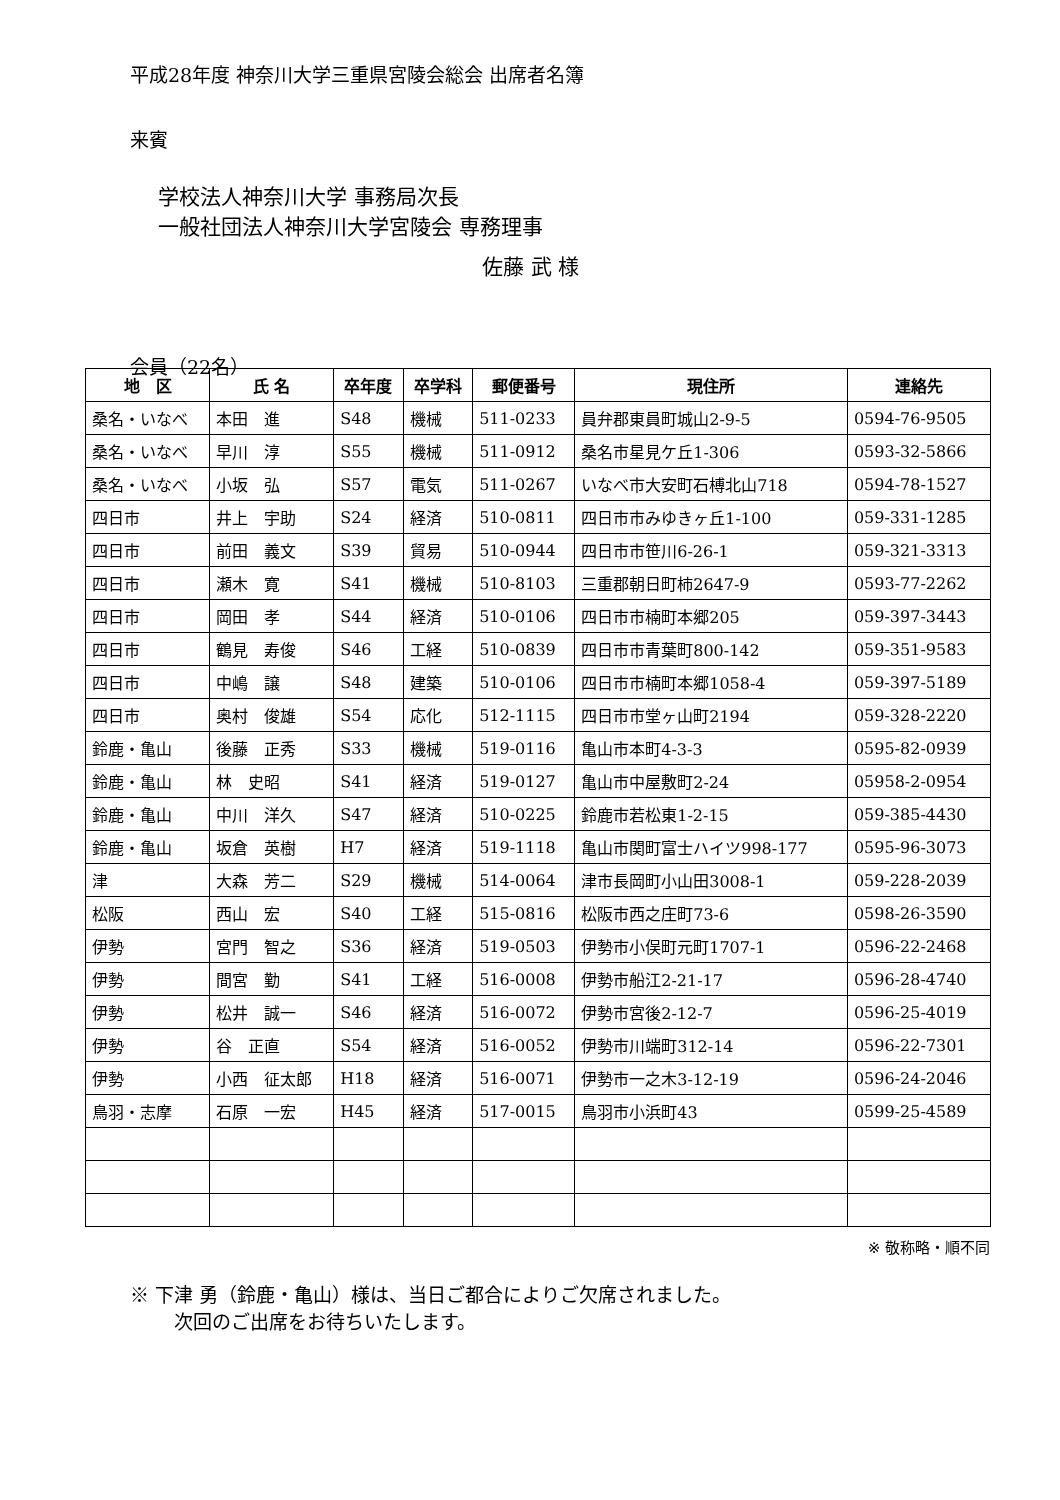平成28年度 神奈川大学三重県宮陵会総会 出席者名簿
来賓
学校法人神奈川大学 事務局次長
一般社団法人神奈川大学宮陵会 専務理事
佐藤 武 様
会員（22名）
| 地 区 | 氏 名 | 卒年度 | 卒学科 | 郵便番号 | 現住所 | 連絡先 |
| --- | --- | --- | --- | --- | --- | --- |
| 桑名・いなべ | 本田 進 | S48 | 機械 | 511-0233 | 員弁郡東員町城山2-9-5 | 0594-76-9505 |
| 桑名・いなべ | 早川 淳 | S55 | 機械 | 511-0912 | 桑名市星見ケ丘1-306 | 0593-32-5866 |
| 桑名・いなべ | 小坂 弘 | S57 | 電気 | 511-0267 | いなべ市大安町石榑北山718 | 0594-78-1527 |
| 四日市 | 井上 宇助 | S24 | 経済 | 510-0811 | 四日市市みゆきヶ丘1-100 | 059-331-1285 |
| 四日市 | 前田 義文 | S39 | 貿易 | 510-0944 | 四日市市笹川6-26-1 | 059-321-3313 |
| 四日市 | 瀬木 寛 | S41 | 機械 | 510-8103 | 三重郡朝日町柿2647-9 | 0593-77-2262 |
| 四日市 | 岡田 孝 | S44 | 経済 | 510-0106 | 四日市市楠町本郷205 | 059-397-3443 |
| 四日市 | 鶴見 寿俊 | S46 | 工経 | 510-0839 | 四日市市青葉町800-142 | 059-351-9583 |
| 四日市 | 中嶋 譲 | S48 | 建築 | 510-0106 | 四日市市楠町本郷1058-4 | 059-397-5189 |
| 四日市 | 奥村 俊雄 | S54 | 応化 | 512-1115 | 四日市市堂ヶ山町2194 | 059-328-2220 |
| 鈴鹿・亀山 | 後藤 正秀 | S33 | 機械 | 519-0116 | 亀山市本町4-3-3 | 0595-82-0939 |
| 鈴鹿・亀山 | 林 史昭 | S41 | 経済 | 519-0127 | 亀山市中屋敷町2-24 | 05958-2-0954 |
| 鈴鹿・亀山 | 中川 洋久 | S47 | 経済 | 510-0225 | 鈴鹿市若松東1-2-15 | 059-385-4430 |
| 鈴鹿・亀山 | 坂倉 英樹 | H7 | 経済 | 519-1118 | 亀山市関町富士ハイツ998-177 | 0595-96-3073 |
| 津 | 大森 芳二 | S29 | 機械 | 514-0064 | 津市長岡町小山田3008-1 | 059-228-2039 |
| 松阪 | 西山 宏 | S40 | 工経 | 515-0816 | 松阪市西之庄町73-6 | 0598-26-3590 |
| 伊勢 | 宮門 智之 | S36 | 経済 | 519-0503 | 伊勢市小俣町元町1707-1 | 0596-22-2468 |
| 伊勢 | 間宮 勤 | S41 | 工経 | 516-0008 | 伊勢市船江2-21-17 | 0596-28-4740 |
| 伊勢 | 松井 誠一 | S46 | 経済 | 516-0072 | 伊勢市宮後2-12-7 | 0596-25-4019 |
| 伊勢 | 谷 正直 | S54 | 経済 | 516-0052 | 伊勢市川端町312-14 | 0596-22-7301 |
| 伊勢 | 小西 征太郎 | H18 | 経済 | 516-0071 | 伊勢市一之木3-12-19 | 0596-24-2046 |
| 鳥羽・志摩 | 石原 一宏 | H45 | 経済 | 517-0015 | 鳥羽市小浜町43 | 0599-25-4589 |
※ 敬称略・順不同
※ 下津 勇（鈴鹿・亀山）様は、当日ご都合によりご欠席されました。
次回のご出席をお待ちいたします。